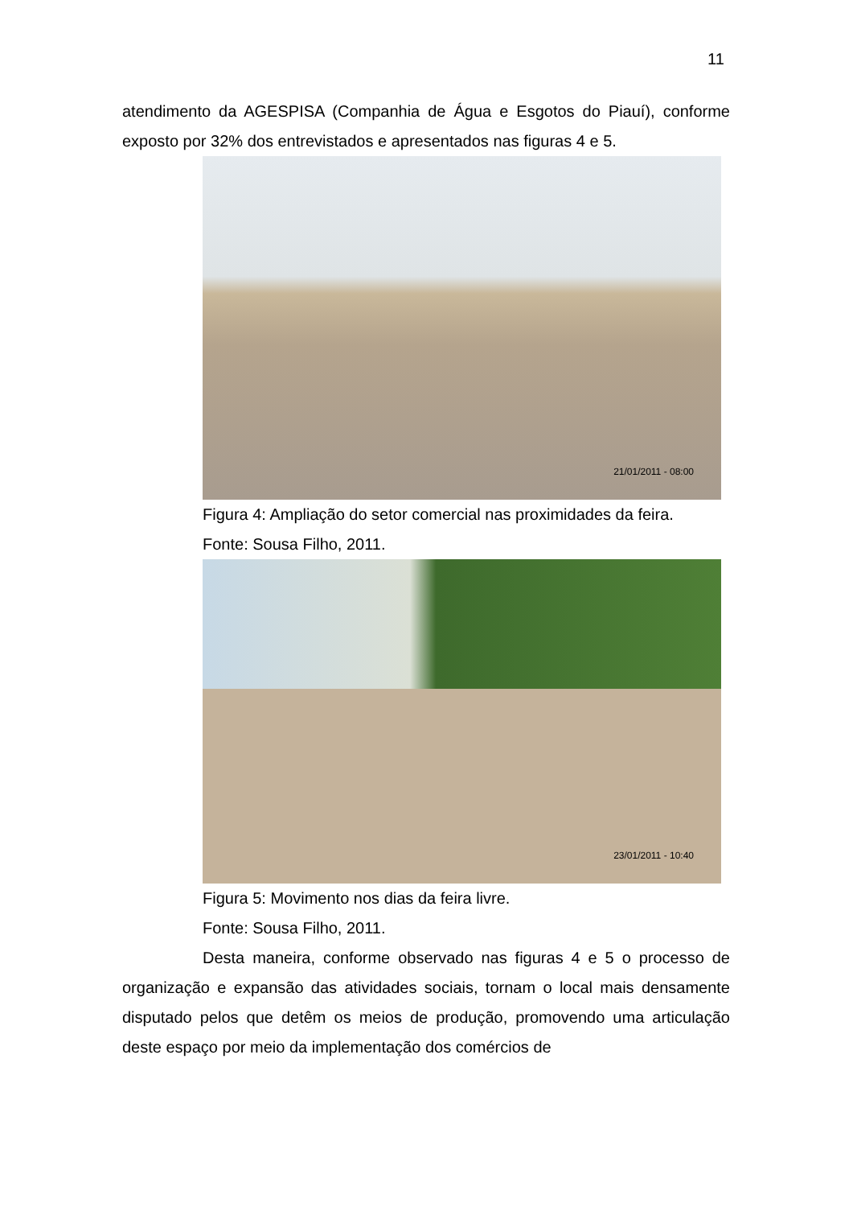11
atendimento da AGESPISA (Companhia de Água e Esgotos do Piauí), conforme exposto por 32% dos entrevistados e apresentados nas figuras 4 e 5.
21/01/2011 - 08:00
Figura 4: Ampliação do setor comercial nas proximidades da feira.
Fonte: Sousa Filho, 2011.
23/01/2011 - 10:40
Figura 5: Movimento nos dias da feira livre.
Fonte: Sousa Filho, 2011.
Desta maneira, conforme observado nas figuras 4 e 5 o processo de organização e expansão das atividades sociais, tornam o local mais densamente disputado pelos que detêm os meios de produção, promovendo uma articulação deste espaço por meio da implementação dos comércios de